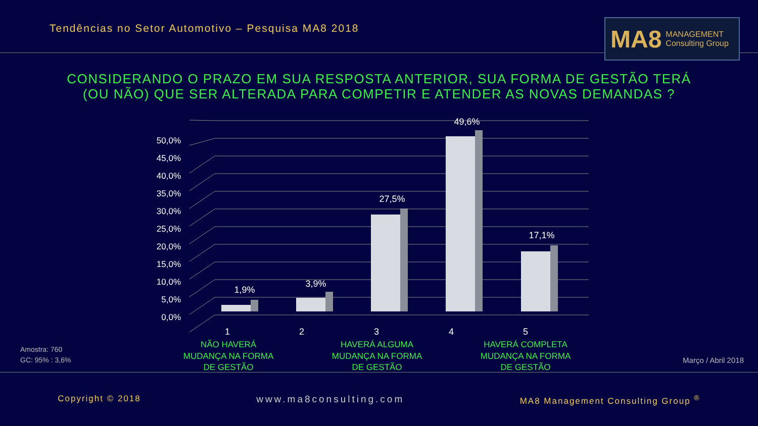Tendências no Setor Automotivo – Pesquisa MA8 2018
MA8 MANAGEMENT
Consulting Group
CONSIDERANDO O PRAZO EM SUA RESPOSTA ANTERIOR, SUA FORMA DE GESTÃO TERÁ
(OU NÃO) QUE SER ALTERADA PARA COMPETIR E ATENDER AS NOVAS DEMANDAS ?
50,0%
45,0%
40,0%
35,0%
30,0%
25,0%
20,0%
15,0%
10,0%
5,0%
0,0%
1,9%
3,9%
27,5%
49,6%
17,1%
1
2
3
4
5
NÃO HAVERÁ
MUDANÇA NA FORMA
DE GESTÃO
HAVERÁ ALGUMA
MUDANÇA NA FORMA
DE GESTÃO
HAVERÁ COMPLETA
MUDANÇA NA FORMA
DE GESTÃO
Amostra: 760
GC: 95% : 3,6%
Março / Abril 2018
Copyright © 2018 www.ma8consulting.com MA8 Management Consulting Group <sup>®</sup>